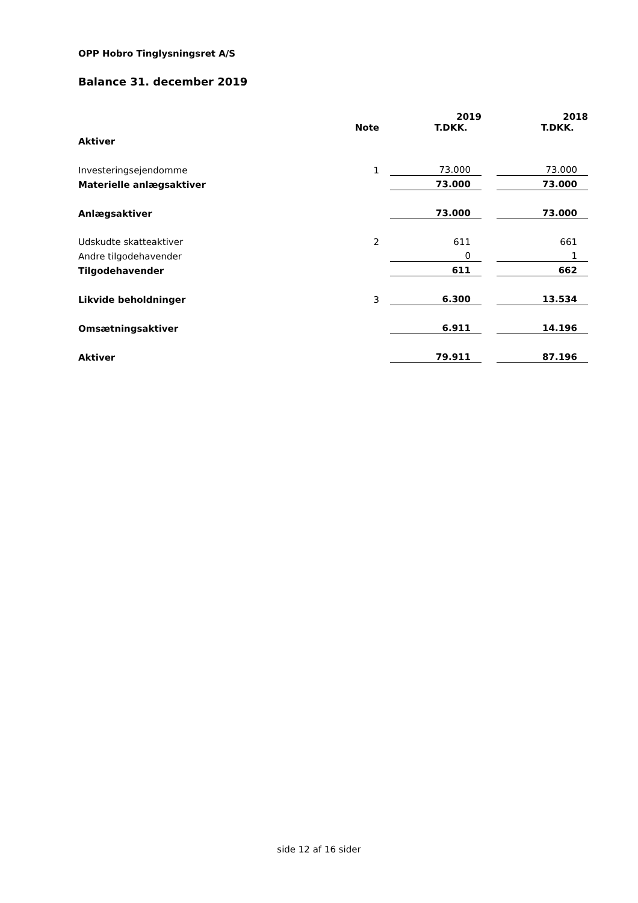OPP Hobro Tinglysningsret A/S
Balance 31. december 2019
| | Note | | 2019 T.DKK. | | 2018 T.DKK. |
| --- | --- | --- | --- | --- | --- |
| Aktiver | | | | | |
| Investeringsejendomme | 1 | | 73.000 | | 73.000 |
| Materielle anlægsaktiver | | | 73.000 | | 73.000 |
| Anlægsaktiver | | | 73.000 | | 73.000 |
| Udskudte skatteaktiver | 2 | | 611 | | 661 |
| Andre tilgodehavender | | | 0 | | 1 |
| Tilgodehavender | | | 611 | | 662 |
| Likvide beholdninger | 3 | | 6.300 | | 13.534 |
| Omsætningsaktiver | | | 6.911 | | 14.196 |
| Aktiver | | | 79.911 | | 87.196 |
side 12 af 16 sider